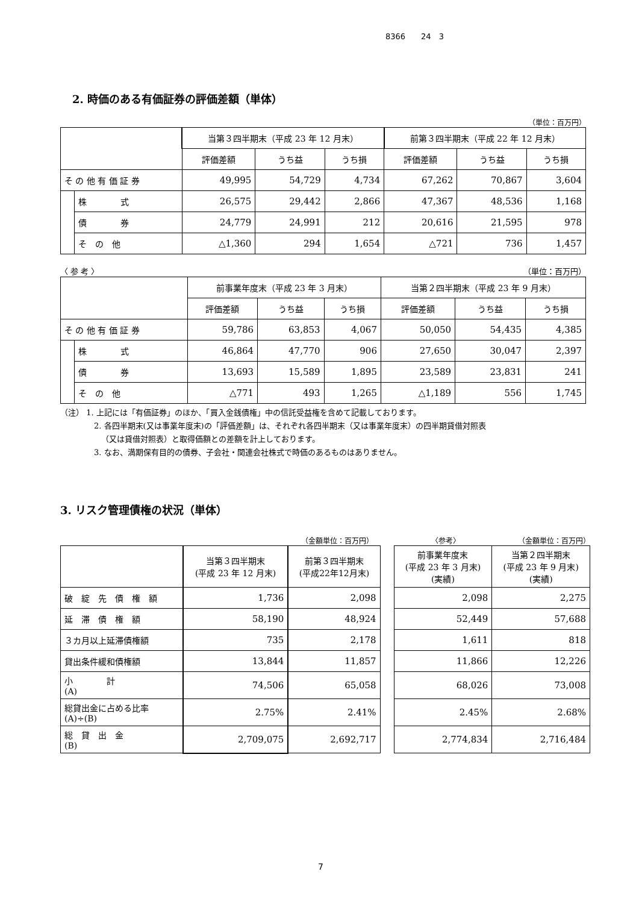8366　　24　3
2. 時価のある有価証券の評価差額（単体）
（単位：百万円）
| | | 当第３四半期末（平成 23 年 12 月末） | | | 前第３四半期末（平成 22 年 12 月末） | | |
| --- | --- | --- | --- | --- | --- | --- | --- |
| | | 評価差額 | うち益 | うち損 | 評価差額 | うち益 | うち損 |
| そ の 他 有 価 証 券 | | 49,995 | 54,729 | 4,734 | 67,262 | 70,867 | 3,604 |
| | 株 式 | 26,575 | 29,442 | 2,866 | 47,367 | 48,536 | 1,168 |
| | 債 券 | 24,779 | 24,991 | 212 | 20,616 | 21,595 | 978 |
| | そ の 他 | △1,360 | 294 | 1,654 | △721 | 736 | 1,457 |
〈 参 考 〉 （単位：百万円）
| | | 前事業年度末（平成 23 年 3 月末） | | | 当第２四半期末（平成 23 年 9 月末） | | |
| --- | --- | --- | --- | --- | --- | --- | --- |
| | | 評価差額 | うち益 | うち損 | 評価差額 | うち益 | うち損 |
| そ の 他 有 価 証 券 | | 59,786 | 63,853 | 4,067 | 50,050 | 54,435 | 4,385 |
| | 株 式 | 46,864 | 47,770 | 906 | 27,650 | 30,047 | 2,397 |
| | 債 券 | 13,693 | 15,589 | 1,895 | 23,589 | 23,831 | 241 |
| | そ の 他 | △771 | 493 | 1,265 | △1,189 | 556 | 1,745 |
（注） 1. 上記には「有価証券」のほか、「買入金銭債権」中の信託受益権を含めて記載しております。
2. 各四半期末(又は事業年度末)の「評価差額」は、それぞれ各四半期末（又は事業年度末）の四半期貸借対照表
（又は貸借対照表）と取得価額との差額を計上しております。
3. なお、満期保有目的の債券、子会社・関連会社株式で時価のあるものはありません。
3. リスク管理債権の状況（単体）
（金額単位：百万円） 〈参考〉 （金額単位：百万円）
| | 当第３四半期末 (平成 23 年 12 月末) | 前第３四半期末 (平成22年12月末) | | 前事業年度末 (平成 23 年 3 月末) (実績) | 当第２四半期末 (平成 23 年 9 月末) (実績) |
| --- | --- | --- | --- | --- | --- |
| 破 綻 先 債 権 額 | 1,736 | 2,098 | | 2,098 | 2,275 |
| 延 滞 債 権 額 | 58,190 | 48,924 | | 52,449 | 57,688 |
| ３カ月以上延滞債権額 | 735 | 2,178 | | 1,611 | 818 |
| 貸出条件緩和債権額 | 13,844 | 11,857 | | 11,866 | 12,226 |
| 小 計 (A) | 74,506 | 65,058 | | 68,026 | 73,008 |
| 総貸出金に占める比率 (A)÷(B) | 2.75% | 2.41% | | 2.45% | 2.68% |
| 総 貸 出 金 (B) | 2,709,075 | 2,692,717 | | 2,774,834 | 2,716,484 |
7